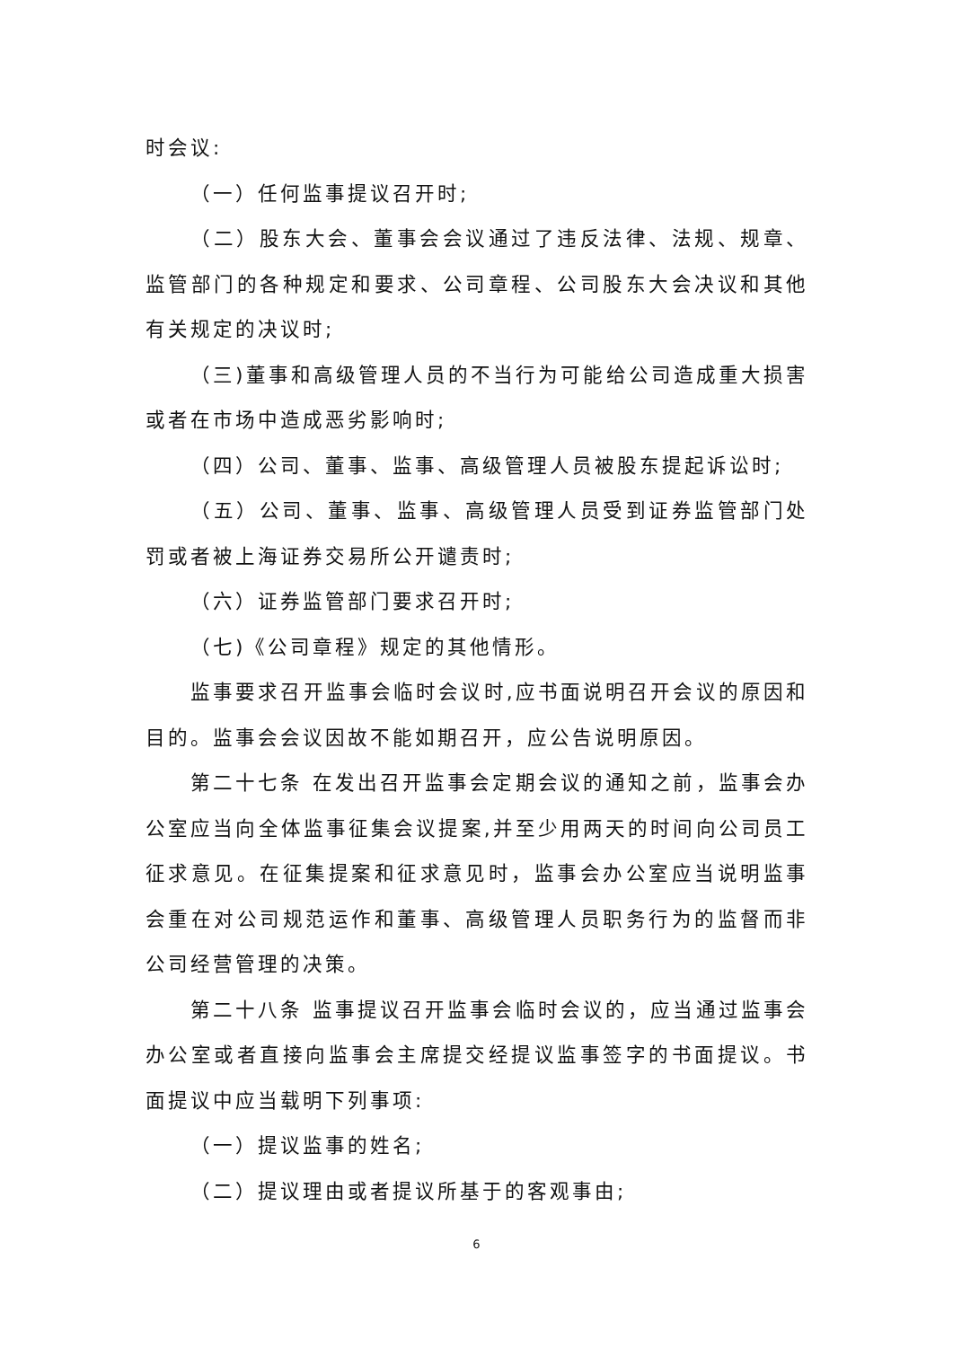时会议:
（一）任何监事提议召开时;
（二）股东大会、董事会会议通过了违反法律、法规、规章、监管部门的各种规定和要求、公司章程、公司股东大会决议和其他有关规定的决议时;
（三)董事和高级管理人员的不当行为可能给公司造成重大损害或者在市场中造成恶劣影响时;
（四）公司、董事、监事、高级管理人员被股东提起诉讼时;
（五）公司、董事、监事、高级管理人员受到证券监管部门处罚或者被上海证券交易所公开谴责时;
（六）证券监管部门要求召开时;
（七)《公司章程》规定的其他情形。
监事要求召开监事会临时会议时,应书面说明召开会议的原因和目的。监事会会议因故不能如期召开，应公告说明原因。
第二十七条 在发出召开监事会定期会议的通知之前，监事会办公室应当向全体监事征集会议提案,并至少用两天的时间向公司员工征求意见。在征集提案和征求意见时，监事会办公室应当说明监事会重在对公司规范运作和董事、高级管理人员职务行为的监督而非公司经营管理的决策。
第二十八条 监事提议召开监事会临时会议的，应当通过监事会办公室或者直接向监事会主席提交经提议监事签字的书面提议。书面提议中应当载明下列事项:
（一）提议监事的姓名;
（二）提议理由或者提议所基于的客观事由;
6